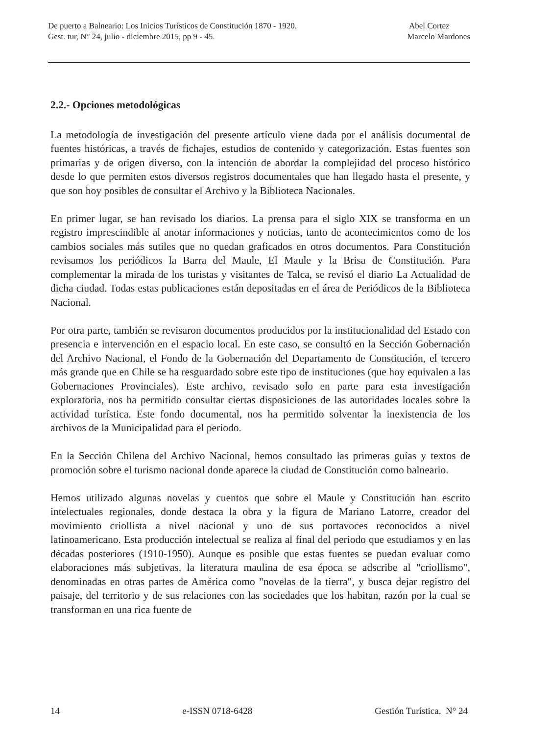De puerto a Balneario: Los Inicios Turísticos de Constitución 1870 - 1920.
Gest. tur, N° 24, julio - diciembre 2015, pp 9 - 45.
Abel Cortez
Marcelo Mardones
2.2.- Opciones metodológicas
La metodología de investigación del presente artículo viene dada por el análisis documental de fuentes históricas, a través de fichajes, estudios de contenido y categorización. Estas fuentes son primarias y de origen diverso, con la intención de abordar la complejidad del proceso histórico desde lo que permiten estos diversos registros documentales que han llegado hasta el presente, y que son hoy posibles de consultar el Archivo y la Biblioteca Nacionales.
En primer lugar, se han revisado los diarios. La prensa para el siglo XIX se transforma en un registro imprescindible al anotar informaciones y noticias, tanto de acontecimientos como de los cambios sociales más sutiles que no quedan graficados en otros documentos. Para Constitución revisamos los periódicos la Barra del Maule, El Maule y la Brisa de Constitución. Para complementar la mirada de los turistas y visitantes de Talca, se revisó el diario La Actualidad de dicha ciudad. Todas estas publicaciones están depositadas en el área de Periódicos de la Biblioteca Nacional.
Por otra parte, también se revisaron documentos producidos por la institucionalidad del Estado con presencia e intervención en el espacio local. En este caso, se consultó en la Sección Gobernación del Archivo Nacional, el Fondo de la Gobernación del Departamento de Constitución, el tercero más grande que en Chile se ha resguardado sobre este tipo de instituciones (que hoy equivalen a las Gobernaciones Provinciales). Este archivo, revisado solo en parte para esta investigación exploratoria, nos ha permitido consultar ciertas disposiciones de las autoridades locales sobre la actividad turística. Este fondo documental, nos ha permitido solventar la inexistencia de los archivos de la Municipalidad para el periodo.
En la Sección Chilena del Archivo Nacional, hemos consultado las primeras guías y textos de promoción sobre el turismo nacional donde aparece la ciudad de Constitución como balneario.
Hemos utilizado algunas novelas y cuentos que sobre el Maule y Constitución han escrito intelectuales regionales, donde destaca la obra y la figura de Mariano Latorre, creador del movimiento criollista a nivel nacional y uno de sus portavoces reconocidos a nivel latinoamericano. Esta producción intelectual se realiza al final del periodo que estudiamos y en las décadas posteriores (1910-1950). Aunque es posible que estas fuentes se puedan evaluar como elaboraciones más subjetivas, la literatura maulina de esa época se adscribe al "criollismo", denominadas en otras partes de América como "novelas de la tierra", y busca dejar registro del paisaje, del territorio y de sus relaciones con las sociedades que los habitan, razón por la cual se transforman en una rica fuente de
14 e-ISSN 0718-6428 Gestión Turística. N° 24